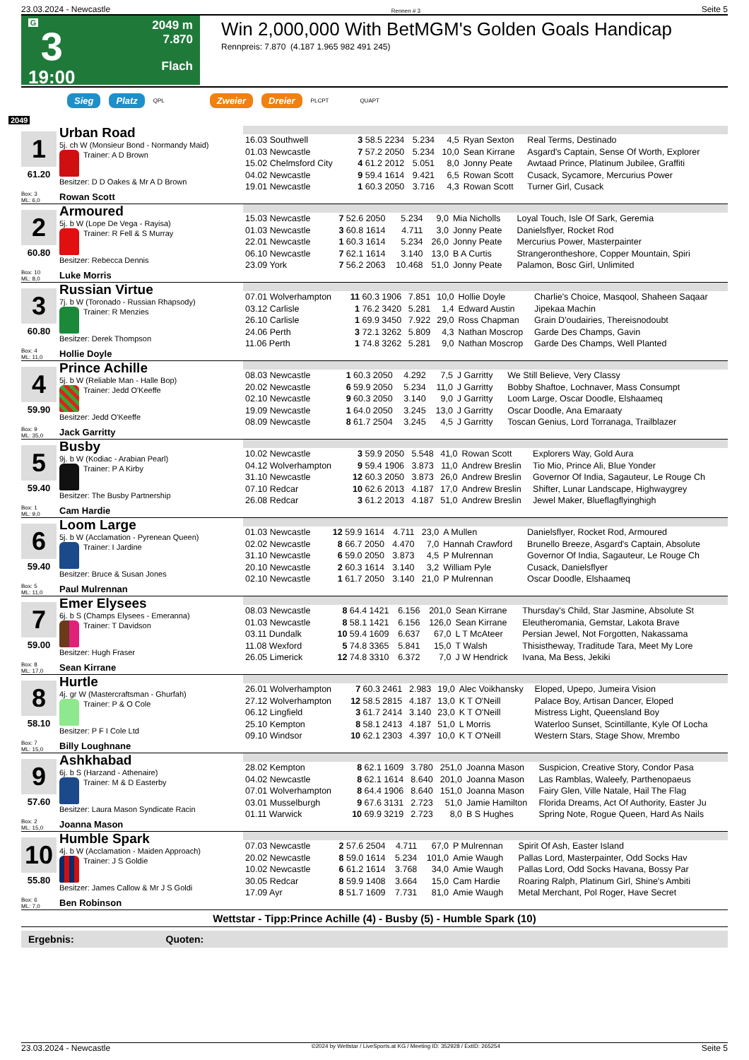23.03.2024 - Newcastle Rennen # 3 Seite 5
G
3
19:00
2049 m
7.870
Flach
Win 2,000,000 With BetMGM's Golden Goals Handicap
Rennpreis: 7.870 (4.187 1.965 982 491 245)
Sieg Platz QPL Zweier Dreier PLCPT QUAPT
2049
| 1 61.20 Box: 3 ML: 6,0 Urban Road 5j. ch W (Monsieur Bond - Normandy Maid) Trainer: A D Brown Besitzer: D D Oakes & Mr A D Brown Rowan Scott | / 16.03 Southwell / 3 58.5 2234 / 5.234 / 4,5 / Ryan Sexton / Real Terms, Destinado / / 01.03 Newcastle / 7 57.2 2050 / 5.234 / 10,0 / Sean Kirrane / Asgard's Captain, Sense Of Worth, Explorer / / 15.02 Chelmsford City / 4 61.2 2012 / 5.051 / 8,0 / Jonny Peate / Awtaad Prince, Platinum Jubilee, Graffiti / / 04.02 Newcastle / 9 59.4 1614 / 9.421 / 6,5 / Rowan Scott / Cusack, Sycamore, Mercurius Power / / 19.01 Newcastle / 1 60.3 2050 / 3.716 / 4,3 / Rowan Scott / Turner Girl, Cusack / |
| 2 60.80 Box: 10 ML: 8,0 Armoured 5j. b W (Lope De Vega - Rayisa) Trainer: R Fell & S Murray Besitzer: Rebecca Dennis Luke Morris | / 15.03 Newcastle / 7 52.6 2050 / 5.234 / 9,0 / Mia Nicholls / Loyal Touch, Isle Of Sark, Geremia / / 01.03 Newcastle / 3 60.8 1614 / 4.711 / 3,0 / Jonny Peate / Danielsflyer, Rocket Rod / / 22.01 Newcastle / 1 60.3 1614 / 5.234 / 26,0 / Jonny Peate / Mercurius Power, Masterpainter / / 06.10 Newcastle / 7 62.1 1614 / 3.140 / 13,0 / B A Curtis / Strangerontheshore, Copper Mountain, Spiri / / 23.09 York / 7 56.2 2063 / 10.468 / 51,0 / Jonny Peate / Palamon, Bosc Girl, Unlimited / |
| 3 60.80 Box: 4 ML: 11,0 Russian Virtue 7j. b W (Toronado - Russian Rhapsody) Trainer: R Menzies Besitzer: Derek Thompson Hollie Doyle | / 07.01 Wolverhampton / 11 60.3 1906 / 7.851 / 10,0 / Hollie Doyle / Charlie's Choice, Masqool, Shaheen Saqaar / / 03.12 Carlisle / 1 76.2 3420 / 5.281 / 1,4 / Edward Austin / Jipekaa Machin / / 26.10 Carlisle / 1 69.9 3450 / 7.922 / 29,0 / Ross Chapman / Grain D'oudairies, Thereisnodoubt / / 24.06 Perth / 3 72.1 3262 / 5.809 / 4,3 / Nathan Moscrop / Garde Des Champs, Gavin / / 11.06 Perth / 1 74.8 3262 / 5.281 / 9,0 / Nathan Moscrop / Garde Des Champs, Well Planted / |
| 4 59.90 Box: 9 ML: 35,0 Prince Achille 5j. b W (Reliable Man - Halle Bop) Trainer: Jedd O'Keeffe Besitzer: Jedd O'Keeffe Jack Garritty | / 08.03 Newcastle / 1 60.3 2050 / 4.292 / 7,5 / J Garritty / We Still Believe, Very Classy / / 20.02 Newcastle / 6 59.9 2050 / 5.234 / 11,0 / J Garritty / Bobby Shaftoe, Lochnaver, Mass Consumpt / / 02.10 Newcastle / 9 60.3 2050 / 3.140 / 9,0 / J Garritty / Loom Large, Oscar Doodle, Elshaameq / / 19.09 Newcastle / 1 64.0 2050 / 3.245 / 13,0 / J Garritty / Oscar Doodle, Ana Emaraaty / / 08.09 Newcastle / 8 61.7 2504 / 3.245 / 4,5 / J Garritty / Toscan Genius, Lord Torranaga, Trailblazer / |
| 5 59.40 Box: 1 ML: 9,0 Busby 9j. b W (Kodiac - Arabian Pearl) Trainer: P A Kirby Besitzer: The Busby Partnership Cam Hardie | / 10.02 Newcastle / 3 59.9 2050 / 5.548 / 41,0 / Rowan Scott / Explorers Way, Gold Aura / / 04.12 Wolverhampton / 9 59.4 1906 / 3.873 / 11,0 / Andrew Breslin / Tio Mio, Prince Ali, Blue Yonder / / 31.10 Newcastle / 12 60.3 2050 / 3.873 / 26,0 / Andrew Breslin / Governor Of India, Sagauteur, Le Rouge Ch / / 07.10 Redcar / 10 62.6 2013 / 4.187 / 17,0 / Andrew Breslin / Shifter, Lunar Landscape, Highwaygrey / / 26.08 Redcar / 3 61.2 2013 / 4.187 / 51,0 / Andrew Breslin / Jewel Maker, Blueflagflyinghigh / |
| 6 59.40 Box: 5 ML: 11,0 Loom Large 5j. b W (Acclamation - Pyrenean Queen) Trainer: I Jardine Besitzer: Bruce & Susan Jones Paul Mulrennan | / 01.03 Newcastle / 12 59.9 1614 / 4.711 / 23,0 / A Mullen / Danielsflyer, Rocket Rod, Armoured / / 02.02 Newcastle / 8 66.7 2050 / 4.470 / 7,0 / Hannah Crawford / Brunello Breeze, Asgard's Captain, Absolute / / 31.10 Newcastle / 6 59.0 2050 / 3.873 / 4,5 / P Mulrennan / Governor Of India, Sagauteur, Le Rouge Ch / / 20.10 Newcastle / 2 60.3 1614 / 3.140 / 3,2 / William Pyle / Cusack, Danielsflyer / / 02.10 Newcastle / 1 61.7 2050 / 3.140 / 21,0 / P Mulrennan / Oscar Doodle, Elshaameq / |
| 7 59.00 Box: 8 ML: 17,0 Emer Elysees 6j. b S (Champs Elysees - Emeranna) Trainer: T Davidson Besitzer: Hugh Fraser Sean Kirrane | / 08.03 Newcastle / 8 64.4 1421 / 6.156 / 201,0 / Sean Kirrane / Thursday's Child, Star Jasmine, Absolute St / / 01.03 Newcastle / 8 58.1 1421 / 6.156 / 126,0 / Sean Kirrane / Eleutheromania, Gemstar, Lakota Brave / / 03.11 Dundalk / 10 59.4 1609 / 6.637 / 67,0 / L T McAteer / Persian Jewel, Not Forgotten, Nakassama / / 11.08 Wexford / 5 74.8 3365 / 5.841 / 15,0 / T Walsh / Thisistheway, Traditude Tara, Meet My Lore / / 26.05 Limerick / 12 74.8 3310 / 6.372 / 7,0 / J W Hendrick / Ivana, Ma Bess, Jekiki / |
| 8 58.10 Box: 7 ML: 15,0 Hurtle 4j. gr W (Mastercraftsman - Ghurfah) Trainer: P & O Cole Besitzer: P F I Cole Ltd Billy Loughnane | / 26.01 Wolverhampton / 7 60.3 2461 / 2.983 / 19,0 / Alec Voikhansky / Eloped, Upepo, Jumeira Vision / / 27.12 Wolverhampton / 12 58.5 2815 / 4.187 / 13,0 / K T O'Neill / Palace Boy, Artisan Dancer, Eloped / / 06.12 Lingfield / 3 61.7 2414 / 3.140 / 23,0 / K T O'Neill / Mistress Light, Queensland Boy / / 25.10 Kempton / 8 58.1 2413 / 4.187 / 51,0 / L Morris / Waterloo Sunset, Scintillante, Kyle Of Locha / / 09.10 Windsor / 10 62.1 2303 / 4.397 / 10,0 / K T O'Neill / Western Stars, Stage Show, Mrembo / |
| 9 57.60 Box: 2 ML: 15,0 Ashkhabad 6j. b S (Harzand - Athenaire) Trainer: M & D Easterby Besitzer: Laura Mason Syndicate Racin Joanna Mason | / 28.02 Kempton / 8 62.1 1609 / 3.780 / 251,0 / Joanna Mason / Suspicion, Creative Story, Condor Pasa / / 04.02 Newcastle / 8 62.1 1614 / 8.640 / 201,0 / Joanna Mason / Las Ramblas, Waleefy, Parthenopaeus / / 07.01 Wolverhampton / 8 64.4 1906 / 8.640 / 151,0 / Joanna Mason / Fairy Glen, Ville Natale, Hail The Flag / / 03.01 Musselburgh / 9 67.6 3131 / 2.723 / 51,0 / Jamie Hamilton / Florida Dreams, Act Of Authority, Easter Ju / / 01.11 Warwick / 10 69.9 3219 / 2.723 / 8,0 / B S Hughes / Spring Note, Rogue Queen, Hard As Nails / |
| 10 55.80 Box: 6 ML: 7,0 Humble Spark 4j. b W (Acclamation - Maiden Approach) Trainer: J S Goldie Besitzer: James Callow & Mr J S Goldi Ben Robinson | / 07.03 Newcastle / 2 57.6 2504 / 4.711 / 67,0 / P Mulrennan / Spirit Of Ash, Easter Island / / 20.02 Newcastle / 8 59.0 1614 / 5.234 / 101,0 / Amie Waugh / Pallas Lord, Masterpainter, Odd Socks Hav / / 10.02 Newcastle / 6 61.2 1614 / 3.768 / 34,0 / Amie Waugh / Pallas Lord, Odd Socks Havana, Bossy Par / / 30.05 Redcar / 8 59.9 1408 / 3.664 / 15,0 / Cam Hardie / Roaring Ralph, Platinum Girl, Shine's Ambiti / / 17.09 Ayr / 8 51.7 1609 / 7.731 / 81,0 / Amie Waugh / Metal Merchant, Pol Roger, Have Secret / |
Wettstar - Tipp:Prince Achille (4) - Busby (5) - Humble Spark (10)
Ergebnis: Quoten:
23.03.2024 - Newcastle ©2024 by Wettstar / LiveSports.at KG / Meeting ID: 352928 / ExtID: 265254 Seite 5